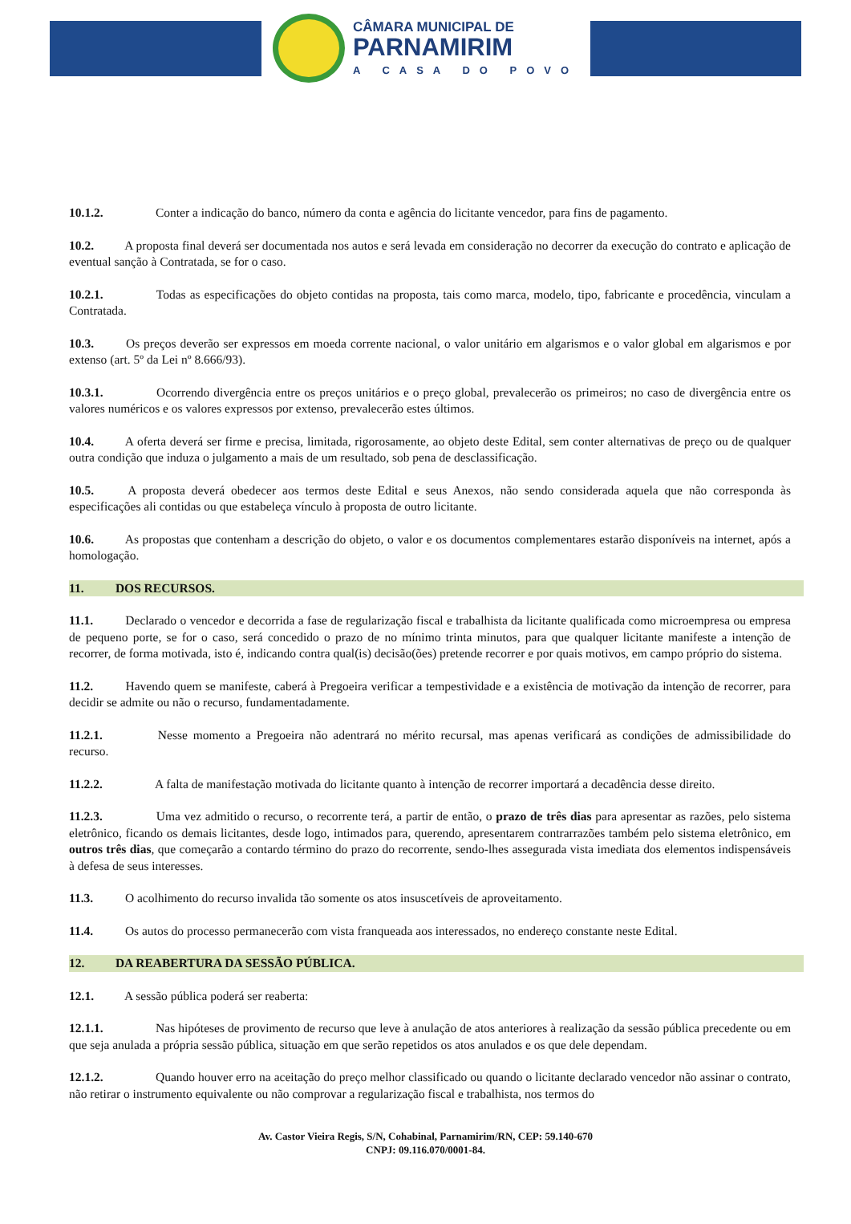CÂMARA MUNICIPAL DE
PARNAMIRIM
A CASA DO POVO
10.1.2. Conter a indicação do banco, número da conta e agência do licitante vencedor, para fins de pagamento.
10.2. A proposta final deverá ser documentada nos autos e será levada em consideração no decorrer da execução do contrato e aplicação de eventual sanção à Contratada, se for o caso.
10.2.1. Todas as especificações do objeto contidas na proposta, tais como marca, modelo, tipo, fabricante e procedência, vinculam a Contratada.
10.3. Os preços deverão ser expressos em moeda corrente nacional, o valor unitário em algarismos e o valor global em algarismos e por extenso (art. 5º da Lei nº 8.666/93).
10.3.1. Ocorrendo divergência entre os preços unitários e o preço global, prevalecerão os primeiros; no caso de divergência entre os valores numéricos e os valores expressos por extenso, prevalecerão estes últimos.
10.4. A oferta deverá ser firme e precisa, limitada, rigorosamente, ao objeto deste Edital, sem conter alternativas de preço ou de qualquer outra condição que induza o julgamento a mais de um resultado, sob pena de desclassificação.
10.5. A proposta deverá obedecer aos termos deste Edital e seus Anexos, não sendo considerada aquela que não corresponda às especificações ali contidas ou que estabeleça vínculo à proposta de outro licitante.
10.6. As propostas que contenham a descrição do objeto, o valor e os documentos complementares estarão disponíveis na internet, após a homologação.
11. DOS RECURSOS.
11.1. Declarado o vencedor e decorrida a fase de regularização fiscal e trabalhista da licitante qualificada como microempresa ou empresa de pequeno porte, se for o caso, será concedido o prazo de no mínimo trinta minutos, para que qualquer licitante manifeste a intenção de recorrer, de forma motivada, isto é, indicando contra qual(is) decisão(ões) pretende recorrer e por quais motivos, em campo próprio do sistema.
11.2. Havendo quem se manifeste, caberá à Pregoeira verificar a tempestividade e a existência de motivação da intenção de recorrer, para decidir se admite ou não o recurso, fundamentadamente.
11.2.1. Nesse momento a Pregoeira não adentrará no mérito recursal, mas apenas verificará as condições de admissibilidade do recurso.
11.2.2. A falta de manifestação motivada do licitante quanto à intenção de recorrer importará a decadência desse direito.
11.2.3. Uma vez admitido o recurso, o recorrente terá, a partir de então, o prazo de três dias para apresentar as razões, pelo sistema eletrônico, ficando os demais licitantes, desde logo, intimados para, querendo, apresentarem contrarrazões também pelo sistema eletrônico, em outros três dias, que começarão a contardo término do prazo do recorrente, sendo-lhes assegurada vista imediata dos elementos indispensáveis à defesa de seus interesses.
11.3. O acolhimento do recurso invalida tão somente os atos insuscetíveis de aproveitamento.
11.4. Os autos do processo permanecerão com vista franqueada aos interessados, no endereço constante neste Edital.
12. DA REABERTURA DA SESSÃO PÚBLICA.
12.1. A sessão pública poderá ser reaberta:
12.1.1. Nas hipóteses de provimento de recurso que leve à anulação de atos anteriores à realização da sessão pública precedente ou em que seja anulada a própria sessão pública, situação em que serão repetidos os atos anulados e os que dele dependam.
12.1.2. Quando houver erro na aceitação do preço melhor classificado ou quando o licitante declarado vencedor não assinar o contrato, não retirar o instrumento equivalente ou não comprovar a regularização fiscal e trabalhista, nos termos do
Av. Castor Vieira Regis, S/N, Cohabinal, Parnamirim/RN, CEP: 59.140-670
CNPJ: 09.116.070/0001-84.